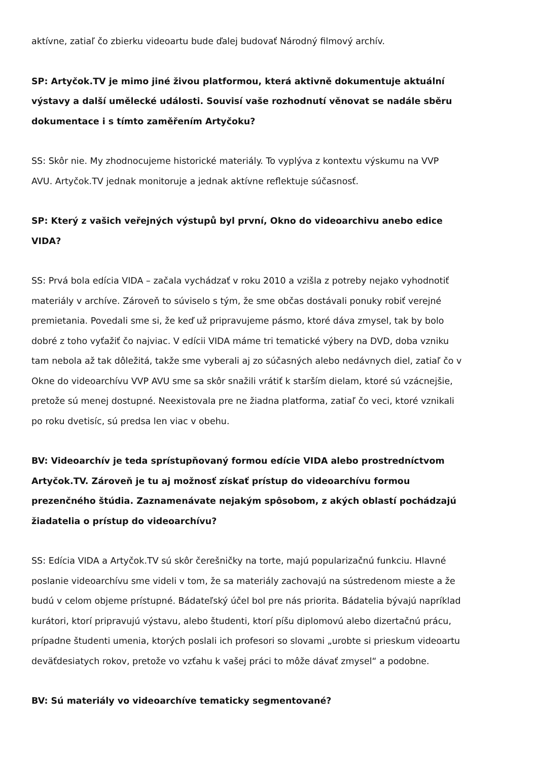aktívne, zatiaľ čo zbierku videoartu bude ďalej budovať Národný filmový archív.
SP: Artyčok.TV je mimo jiné živou platformou, která aktivně dokumentuje aktuální výstavy a další umělecké události. Souvisí vaše rozhodnutí věnovat se nadále sběru dokumentace i s tímto zaměřením Artyčoku?
SS: Skôr nie. My zhodnocujeme historické materiály. To vyplýva z kontextu výskumu na VVP AVU. Artyčok.TV jednak monitoruje a jednak aktívne reflektuje súčasnosť.
SP: Který z vašich veřejných výstupů byl první, Okno do videoarchivu anebo edice VIDA?
SS: Prvá bola edícia VIDA – začala vychádzať v roku 2010 a vzišla z potreby nejako vyhodnotiť materiály v archíve. Zároveň to súviselo s tým, že sme občas dostávali ponuky robiť verejné premietania. Povedali sme si, že keď už pripravujeme pásmo, ktoré dáva zmysel, tak by bolo dobré z toho vyťažiť čo najviac. V edícii VIDA máme tri tematické výbery na DVD, doba vzniku tam nebola až tak dôležitá, takže sme vyberali aj zo súčasných alebo nedávnych diel, zatiaľ čo v Okne do videoarchívu VVP AVU sme sa skôr snažili vrátiť k starším dielam, ktoré sú vzácnejšie, pretože sú menej dostupné. Neexistovala pre ne žiadna platforma, zatiaľ čo veci, ktoré vznikali po roku dvetisíc, sú predsa len viac v obehu.
BV: Videoarchív je teda sprístupňovaný formou edície VIDA alebo prostredníctvom Artyčok.TV. Zároveň je tu aj možnosť získať prístup do videoarchívu formou prezenčného štúdia. Zaznamenávate nejakým spôsobom, z akých oblastí pochádzajú žiadatelia o prístup do videoarchívu?
SS: Edícia VIDA a Artyčok.TV sú skôr čerešničky na torte, majú popularizačnú funkciu. Hlavné poslanie videoarchívu sme videli v tom, že sa materiály zachovajú na sústredenom mieste a že budú v celom objeme prístupné. Bádateľský účel bol pre nás priorita. Bádatelia bývajú napríklad kurátori, ktorí pripravujú výstavu, alebo študenti, ktorí píšu diplomovú alebo dizertačnú prácu, prípadne študenti umenia, ktorých poslali ich profesori so slovami „urobte si prieskum videoartu deväťdesiatych rokov, pretože vo vzťahu k vašej práci to môže dávať zmysel“ a podobne.
BV: Sú materiály vo videoarchíve tematicky segmentované?